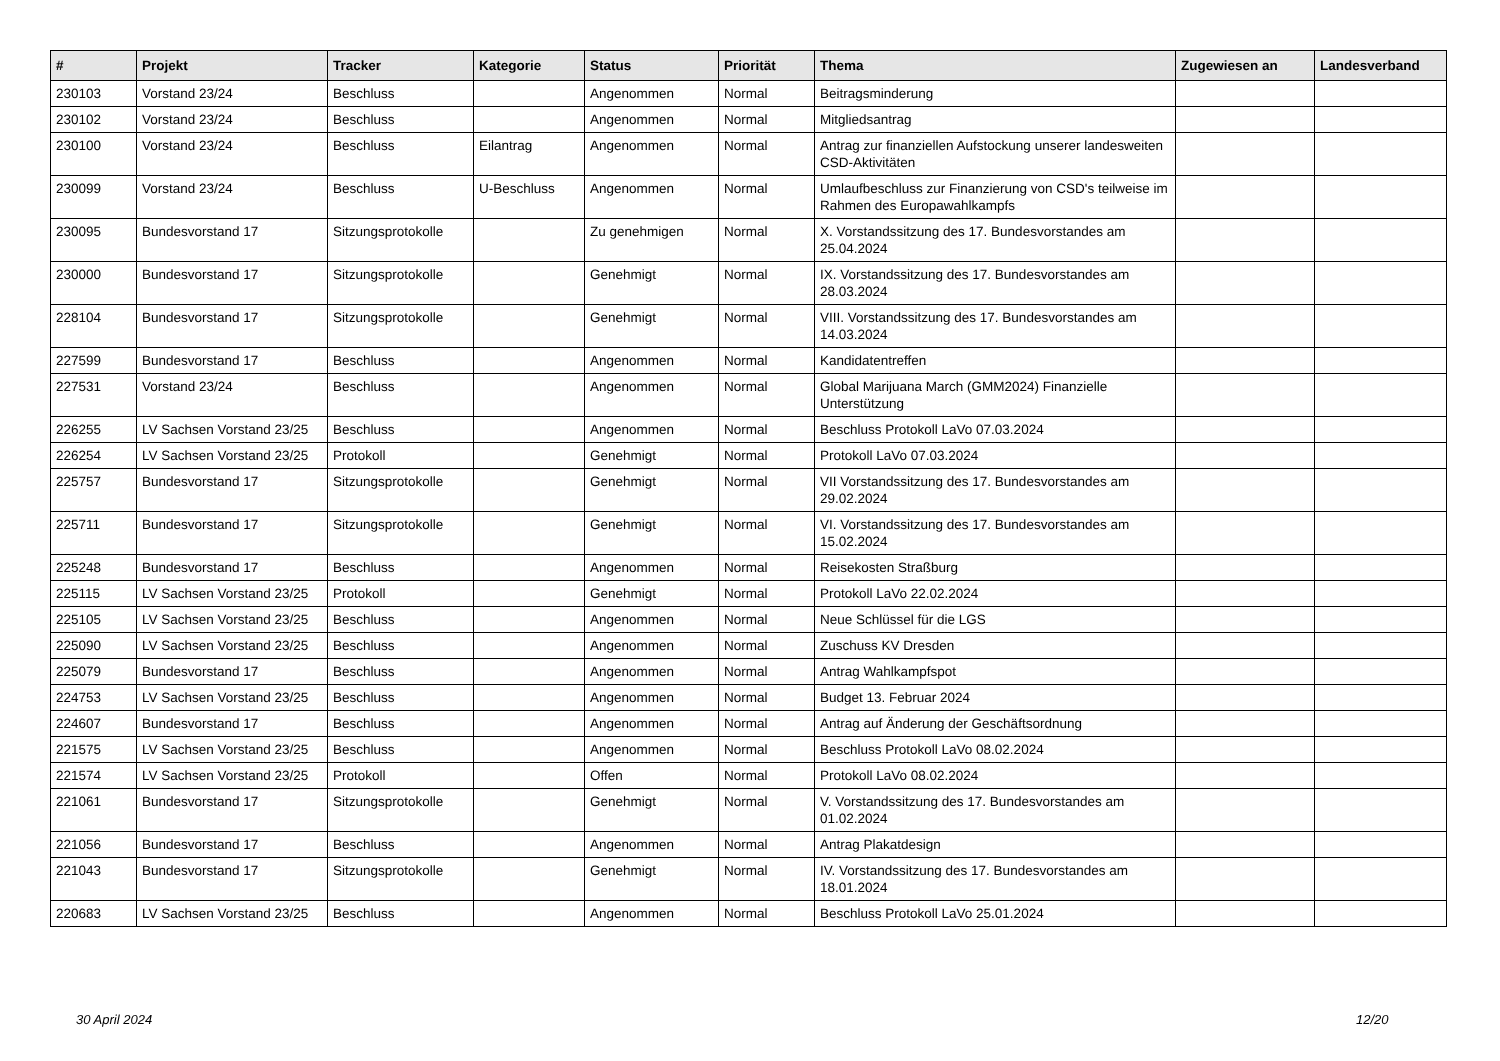| # | Projekt | Tracker | Kategorie | Status | Priorität | Thema | Zugewiesen an | Landesverband |
| --- | --- | --- | --- | --- | --- | --- | --- | --- |
| 230103 | Vorstand 23/24 | Beschluss | | Angenommen | Normal | Beitragsminderung | | |
| 230102 | Vorstand 23/24 | Beschluss | | Angenommen | Normal | Mitgliedsantrag | | |
| 230100 | Vorstand 23/24 | Beschluss | Eilantrag | Angenommen | Normal | Antrag zur finanziellen Aufstockung unserer landesweiten CSD-Aktivitäten | | |
| 230099 | Vorstand 23/24 | Beschluss | U-Beschluss | Angenommen | Normal | Umlaufbeschluss zur Finanzierung von CSD's teilweise im Rahmen des Europawahlkampfs | | |
| 230095 | Bundesvorstand 17 | Sitzungsprotokolle | | Zu genehmigen | Normal | X. Vorstandssitzung des 17. Bundesvorstandes am 25.04.2024 | | |
| 230000 | Bundesvorstand 17 | Sitzungsprotokolle | | Genehmigt | Normal | IX. Vorstandssitzung des 17. Bundesvorstandes am 28.03.2024 | | |
| 228104 | Bundesvorstand 17 | Sitzungsprotokolle | | Genehmigt | Normal | VIII. Vorstandssitzung des 17. Bundesvorstandes am 14.03.2024 | | |
| 227599 | Bundesvorstand 17 | Beschluss | | Angenommen | Normal | Kandidatentreffen | | |
| 227531 | Vorstand 23/24 | Beschluss | | Angenommen | Normal | Global Marijuana March (GMM2024) Finanzielle Unterstützung | | |
| 226255 | LV Sachsen Vorstand 23/25 | Beschluss | | Angenommen | Normal | Beschluss Protokoll LaVo 07.03.2024 | | |
| 226254 | LV Sachsen Vorstand 23/25 | Protokoll | | Genehmigt | Normal | Protokoll LaVo 07.03.2024 | | |
| 225757 | Bundesvorstand 17 | Sitzungsprotokolle | | Genehmigt | Normal | VII Vorstandssitzung des 17. Bundesvorstandes am 29.02.2024 | | |
| 225711 | Bundesvorstand 17 | Sitzungsprotokolle | | Genehmigt | Normal | VI. Vorstandssitzung des 17. Bundesvorstandes am 15.02.2024 | | |
| 225248 | Bundesvorstand 17 | Beschluss | | Angenommen | Normal | Reisekosten Straßburg | | |
| 225115 | LV Sachsen Vorstand 23/25 | Protokoll | | Genehmigt | Normal | Protokoll LaVo 22.02.2024 | | |
| 225105 | LV Sachsen Vorstand 23/25 | Beschluss | | Angenommen | Normal | Neue Schlüssel für die LGS | | |
| 225090 | LV Sachsen Vorstand 23/25 | Beschluss | | Angenommen | Normal | Zuschuss KV Dresden | | |
| 225079 | Bundesvorstand 17 | Beschluss | | Angenommen | Normal | Antrag Wahlkampfspot | | |
| 224753 | LV Sachsen Vorstand 23/25 | Beschluss | | Angenommen | Normal | Budget 13. Februar 2024 | | |
| 224607 | Bundesvorstand 17 | Beschluss | | Angenommen | Normal | Antrag auf Änderung der Geschäftsordnung | | |
| 221575 | LV Sachsen Vorstand 23/25 | Beschluss | | Angenommen | Normal | Beschluss Protokoll LaVo 08.02.2024 | | |
| 221574 | LV Sachsen Vorstand 23/25 | Protokoll | | Offen | Normal | Protokoll LaVo 08.02.2024 | | |
| 221061 | Bundesvorstand 17 | Sitzungsprotokolle | | Genehmigt | Normal | V. Vorstandssitzung des 17. Bundesvorstandes am 01.02.2024 | | |
| 221056 | Bundesvorstand 17 | Beschluss | | Angenommen | Normal | Antrag Plakatdesign | | |
| 221043 | Bundesvorstand 17 | Sitzungsprotokolle | | Genehmigt | Normal | IV. Vorstandssitzung des 17. Bundesvorstandes am 18.01.2024 | | |
| 220683 | LV Sachsen Vorstand 23/25 | Beschluss | | Angenommen | Normal | Beschluss Protokoll LaVo 25.01.2024 | | |
30 April 2024 12/20